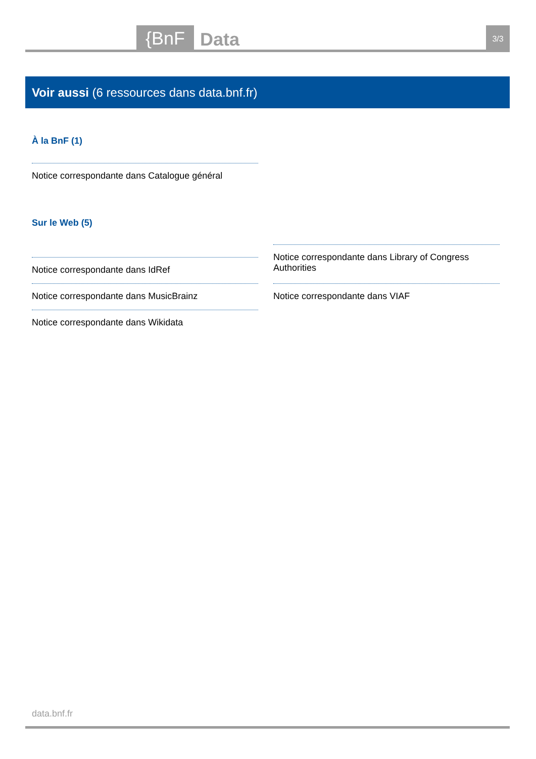{BnF Data 3/3
Voir aussi (6 ressources dans data.bnf.fr)
À la BnF (1)
Notice correspondante dans Catalogue général
Sur le Web (5)
Notice correspondante dans IdRef
Notice correspondante dans MusicBrainz
Notice correspondante dans Wikidata
Notice correspondante dans Library of Congress Authorities
Notice correspondante dans VIAF
data.bnf.fr